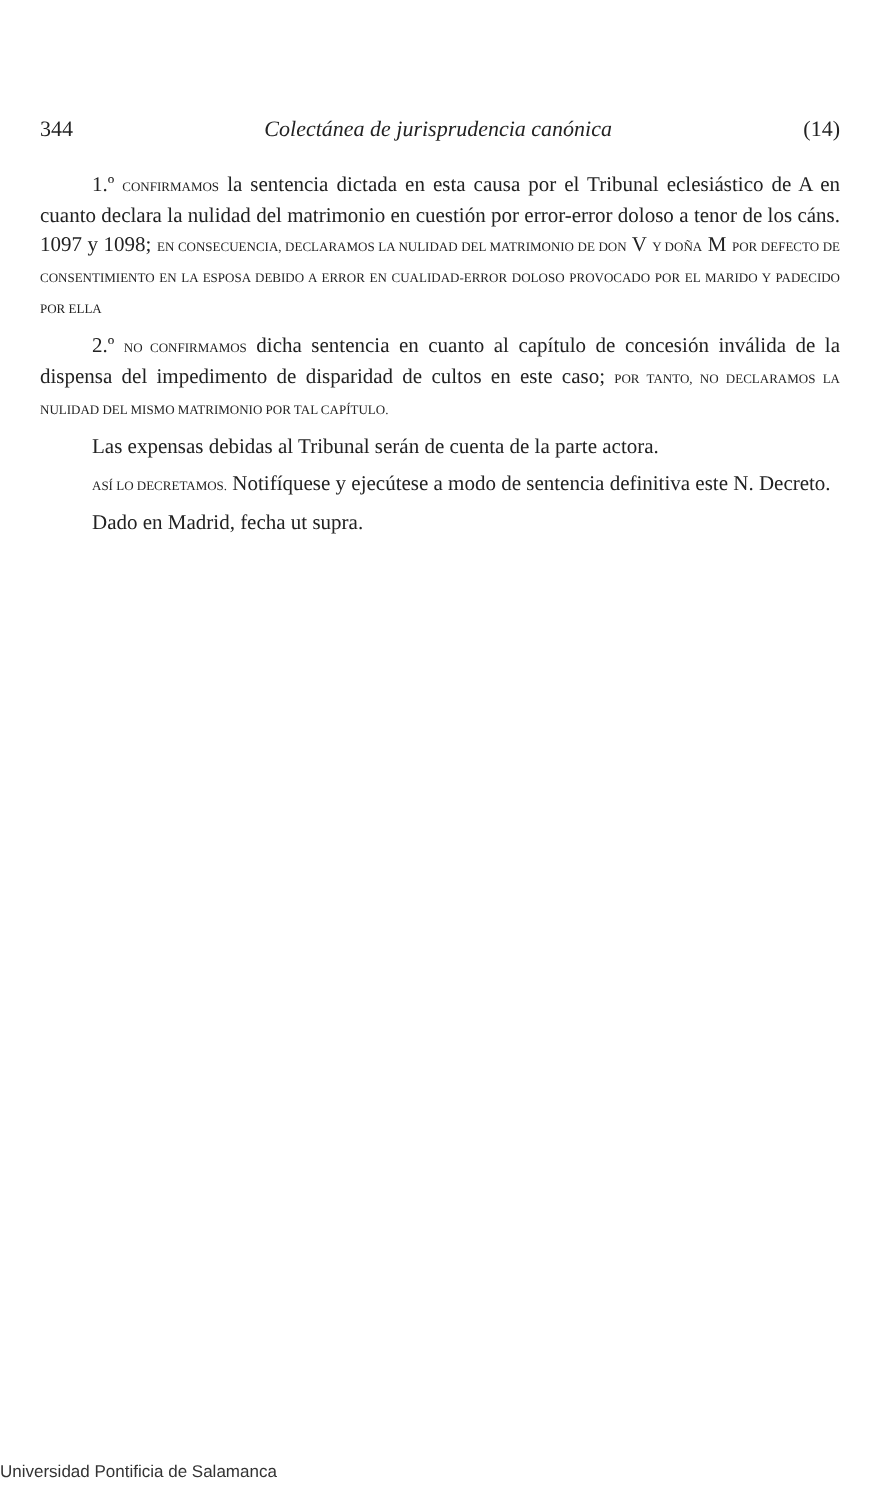344 Colectánea de jurisprudencia canónica (14)
1.º CONFIRMAMOS la sentencia dictada en esta causa por el Tribunal eclesiástico de A en cuanto declara la nulidad del matrimonio en cuestión por error-error doloso a tenor de los cáns. 1097 y 1098; EN CONSECUENCIA, DECLARAMOS LA NULIDAD DEL MATRIMONIO DE DON V Y DOÑA M POR DEFECTO DE CONSENTIMIENTO EN LA ESPOSA DEBIDO A ERROR EN CUALIDAD-ERROR DOLOSO PROVOCADO POR EL MARIDO Y PADECIDO POR ELLA
2.º NO CONFIRMAMOS dicha sentencia en cuanto al capítulo de concesión inválida de la dispensa del impedimento de disparidad de cultos en este caso; POR TANTO, NO DECLARAMOS LA NULIDAD DEL MISMO MATRIMONIO POR TAL CAPÍTULO.
Las expensas debidas al Tribunal serán de cuenta de la parte actora.
ASÍ LO DECRETAMOS. Notifíquese y ejecútese a modo de sentencia definitiva este N. Decreto.
Dado en Madrid, fecha ut supra.
Universidad Pontificia de Salamanca